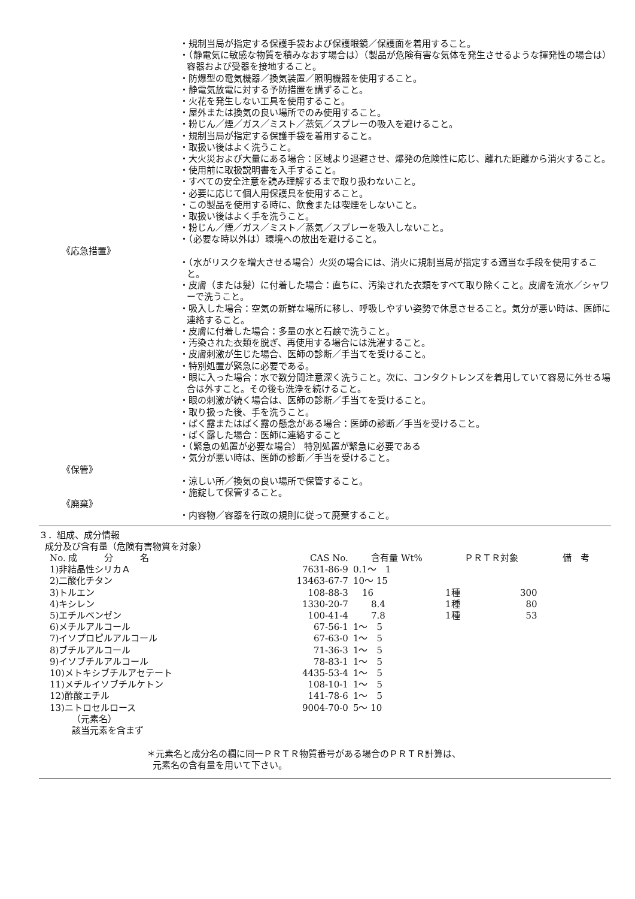・規制当局が指定する保護手袋および保護眼鏡／保護面を着用すること。
・（静電気に敏感な物質を積みなおす場合は）（製品が危険有害な気体を発生させるような揮発性の場合は）容器および受器を接地すること。
・防爆型の電気機器／換気装置／照明機器を使用すること。
・静電気放電に対する予防措置を講ずること。
・火花を発生しない工具を使用すること。
・屋外または換気の良い場所でのみ使用すること。
・粉じん／煙／ガス／ミスト／蒸気／スプレーの吸入を避けること。
・規制当局が指定する保護手袋を着用すること。
・取扱い後はよく洗うこと。
・大火災および大量にある場合：区域より退避させ、爆発の危険性に応じ、離れた距離から消火すること。
・使用前に取扱説明書を入手すること。
・すべての安全注意を読み理解するまで取り扱わないこと。
・必要に応じて個人用保護具を使用すること。
・この製品を使用する時に、飲食または喫煙をしないこと。
・取扱い後はよく手を洗うこと。
・粉じん／煙／ガス／ミスト／蒸気／スプレーを吸入しないこと。
・（必要な時以外は）環境への放出を避けること。
《応急措置》
・（水がリスクを増大させる場合）火災の場合には、消火に規制当局が指定する適当な手段を使用すること。
・皮膚（または髪）に付着した場合：直ちに、汚染された衣類をすべて取り除くこと。皮膚を流水／シャワーで洗うこと。
・吸入した場合：空気の新鮮な場所に移し、呼吸しやすい姿勢で休息させること。気分が悪い時は、医師に連絡すること。
・皮膚に付着した場合：多量の水と石鹸で洗うこと。
・汚染された衣類を脱ぎ、再使用する場合には洗濯すること。
・皮膚刺激が生じた場合、医師の診断／手当てを受けること。
・特別処置が緊急に必要である。
・眼に入った場合：水で数分間注意深く洗うこと。次に、コンタクトレンズを着用していて容易に外せる場合は外すこと。その後も洗浄を続けること。
・眼の刺激が続く場合は、医師の診断／手当てを受けること。
・取り扱った後、手を洗うこと。
・ばく露またはばく露の懸念がある場合：医師の診断／手当を受けること。
・ばく露した場合：医師に連絡すること
・（緊急の処置が必要な場合） 特別処置が緊急に必要である
・気分が悪い時は、医師の診断／手当を受けること。
《保管》
・涼しい所／換気の良い場所で保管すること。
・施錠して保管すること。
《廃棄》
・内容物／容器を行政の規則に従って廃棄すること。
３．組成、成分情報
成分及び含有量（危険有害物質を対象）
| No. 成 分 名 | CAS No. | 含有量 Wt% | ＰＲＴＲ対象 | | 備 考 |
| --- | --- | --- | --- | --- | --- |
| 1)非結晶性シリカＡ | 7631-86-9 | 0.1～ 1 | | | |
| 2)二酸化チタン | 13463-67-7 | 10～ 15 | | | |
| 3)トルエン | 108-88-3 | 16 | 1種 | 300 | |
| 4)キシレン | 1330-20-7 | 8.4 | 1種 | 80 | |
| 5)エチルベンゼン | 100-41-4 | 7.8 | 1種 | 53 | |
| 6)メチルアルコール | 67-56-1 | 1～ 5 | | | |
| 7)イソプロピルアルコール | 67-63-0 | 1～ 5 | | | |
| 8)ブチルアルコール | 71-36-3 | 1～ 5 | | | |
| 9)イソブチルアルコール | 78-83-1 | 1～ 5 | | | |
| 10)メトキシブチルアセテート | 4435-53-4 | 1～ 5 | | | |
| 11)メチルイソブチルケトン | 108-10-1 | 1～ 5 | | | |
| 12)酢酸エチル | 141-78-6 | 1～ 5 | | | |
| 13)ニトロセルロース | 9004-70-0 | 5～ 10 | | | |
（元素名）
該当元素を含まず
＊元素名と成分名の欄に同一ＰＲＴＲ物質番号がある場合のＰＲＴＲ計算は、
元素名の含有量を用いて下さい。